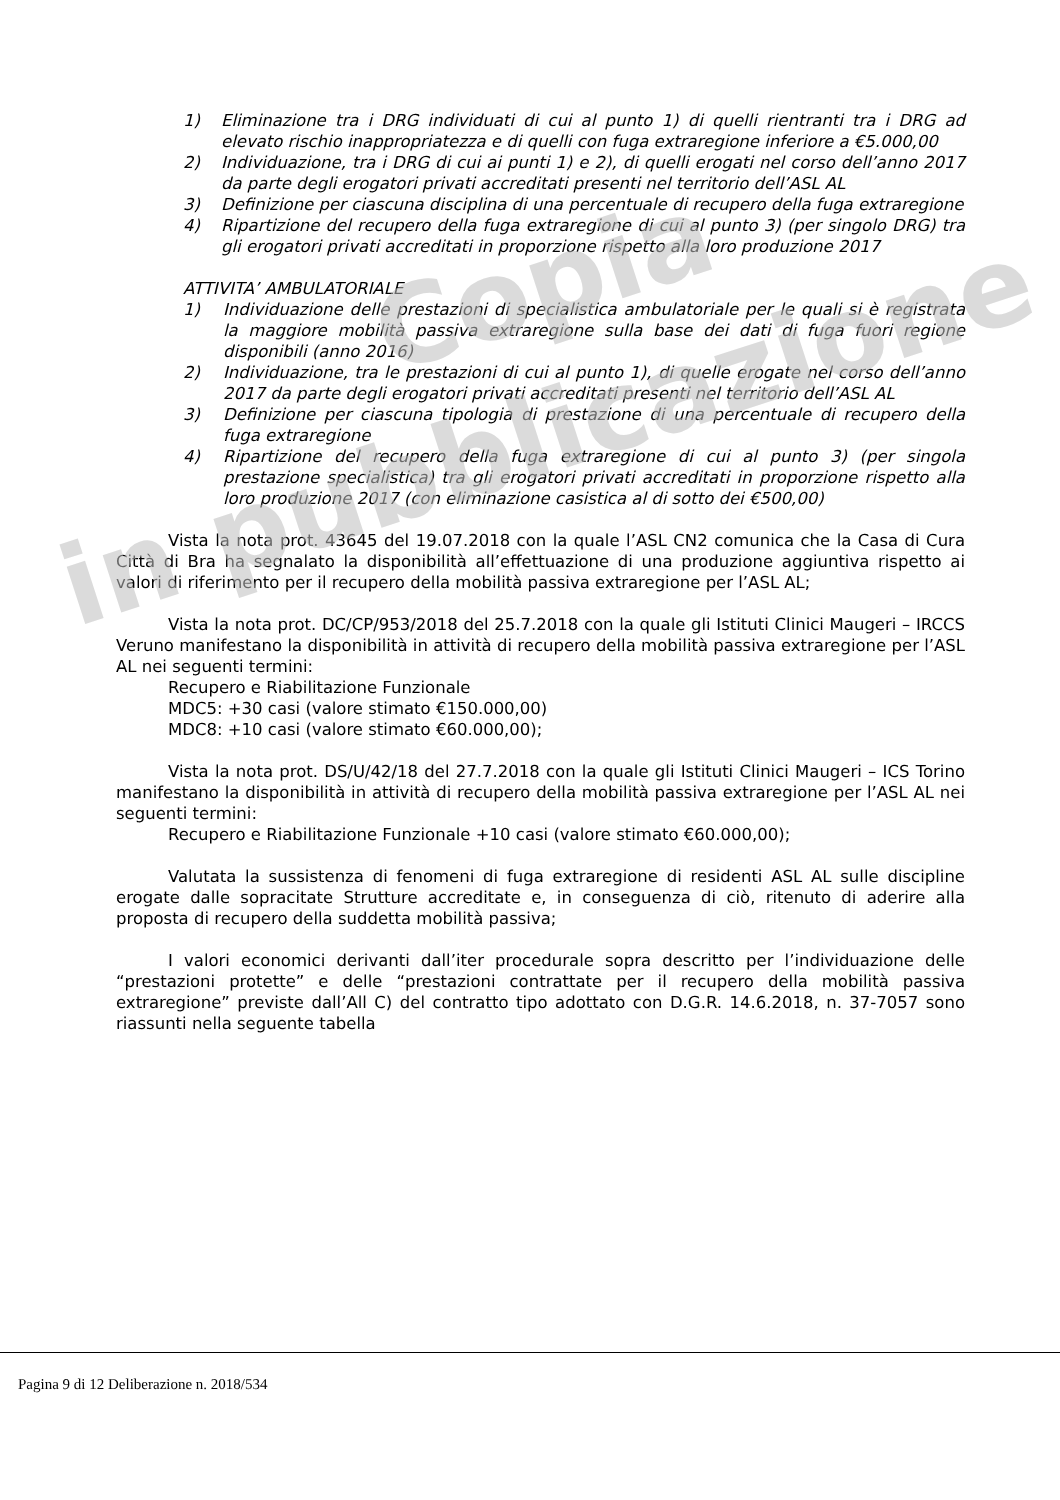1) Eliminazione tra i DRG individuati di cui al punto 1) di quelli rientranti tra i DRG ad elevato rischio inappropriatezza e di quelli con fuga extraregione inferiore a €5.000,00
2) Individuazione, tra i DRG di cui ai punti 1) e 2), di quelli erogati nel corso dell’anno 2017 da parte degli erogatori privati accreditati presenti nel territorio dell’ASL AL
3) Definizione per ciascuna disciplina di una percentuale di recupero della fuga extraregione
4) Ripartizione del recupero della fuga extraregione di cui al punto 3) (per singolo DRG) tra gli erogatori privati accreditati in proporzione rispetto alla loro produzione 2017
ATTIVITA’ AMBULATORIALE
1) Individuazione delle prestazioni di specialistica ambulatoriale per le quali si è registrata la maggiore mobilità passiva extraregione sulla base dei dati di fuga fuori regione disponibili (anno 2016)
2) Individuazione, tra le prestazioni di cui al punto 1), di quelle erogate nel corso dell’anno 2017 da parte degli erogatori privati accreditati presenti nel territorio dell’ASL AL
3) Definizione per ciascuna tipologia di prestazione di una percentuale di recupero della fuga extraregione
4) Ripartizione del recupero della fuga extraregione di cui al punto 3) (per singola prestazione specialistica) tra gli erogatori privati accreditati in proporzione rispetto alla loro produzione 2017 (con eliminazione casistica al di sotto dei €500,00)
Vista la nota prot. 43645 del 19.07.2018 con la quale l’ASL CN2 comunica che la Casa di Cura Città di Bra ha segnalato la disponibilità all’effettuazione di una produzione aggiuntiva rispetto ai valori di riferimento per il recupero della mobilità passiva extraregione per l’ASL AL;
Vista la nota prot. DC/CP/953/2018 del 25.7.2018 con la quale gli Istituti Clinici Maugeri – IRCCS Veruno manifestano la disponibilità in attività di recupero della mobilità passiva extraregione per l’ASL AL nei seguenti termini:
Recupero e Riabilitazione Funzionale
MDC5: +30 casi (valore stimato €150.000,00)
MDC8: +10 casi (valore stimato €60.000,00);
Vista la nota prot. DS/U/42/18 del 27.7.2018 con la quale gli Istituti Clinici Maugeri – ICS Torino manifestano la disponibilità in attività di recupero della mobilità passiva extraregione per l’ASL AL nei seguenti termini:
Recupero e Riabilitazione Funzionale +10 casi (valore stimato €60.000,00);
Valutata la sussistenza di fenomeni di fuga extraregione di residenti ASL AL sulle discipline erogate dalle sopracitate Strutture accreditate e, in conseguenza di ciò, ritenuto di aderire alla proposta di recupero della suddetta mobilità passiva;
I valori economici derivanti dall’iter procedurale sopra descritto per l’individuazione delle “prestazioni protette” e delle “prestazioni contrattate per il recupero della mobilità passiva extraregione” previste dall’All C) del contratto tipo adottato con D.G.R. 14.6.2018, n. 37-7057 sono riassunti nella seguente tabella
Copia
in pubblicazione
Pagina 9 di 12 Deliberazione n. 2018/534